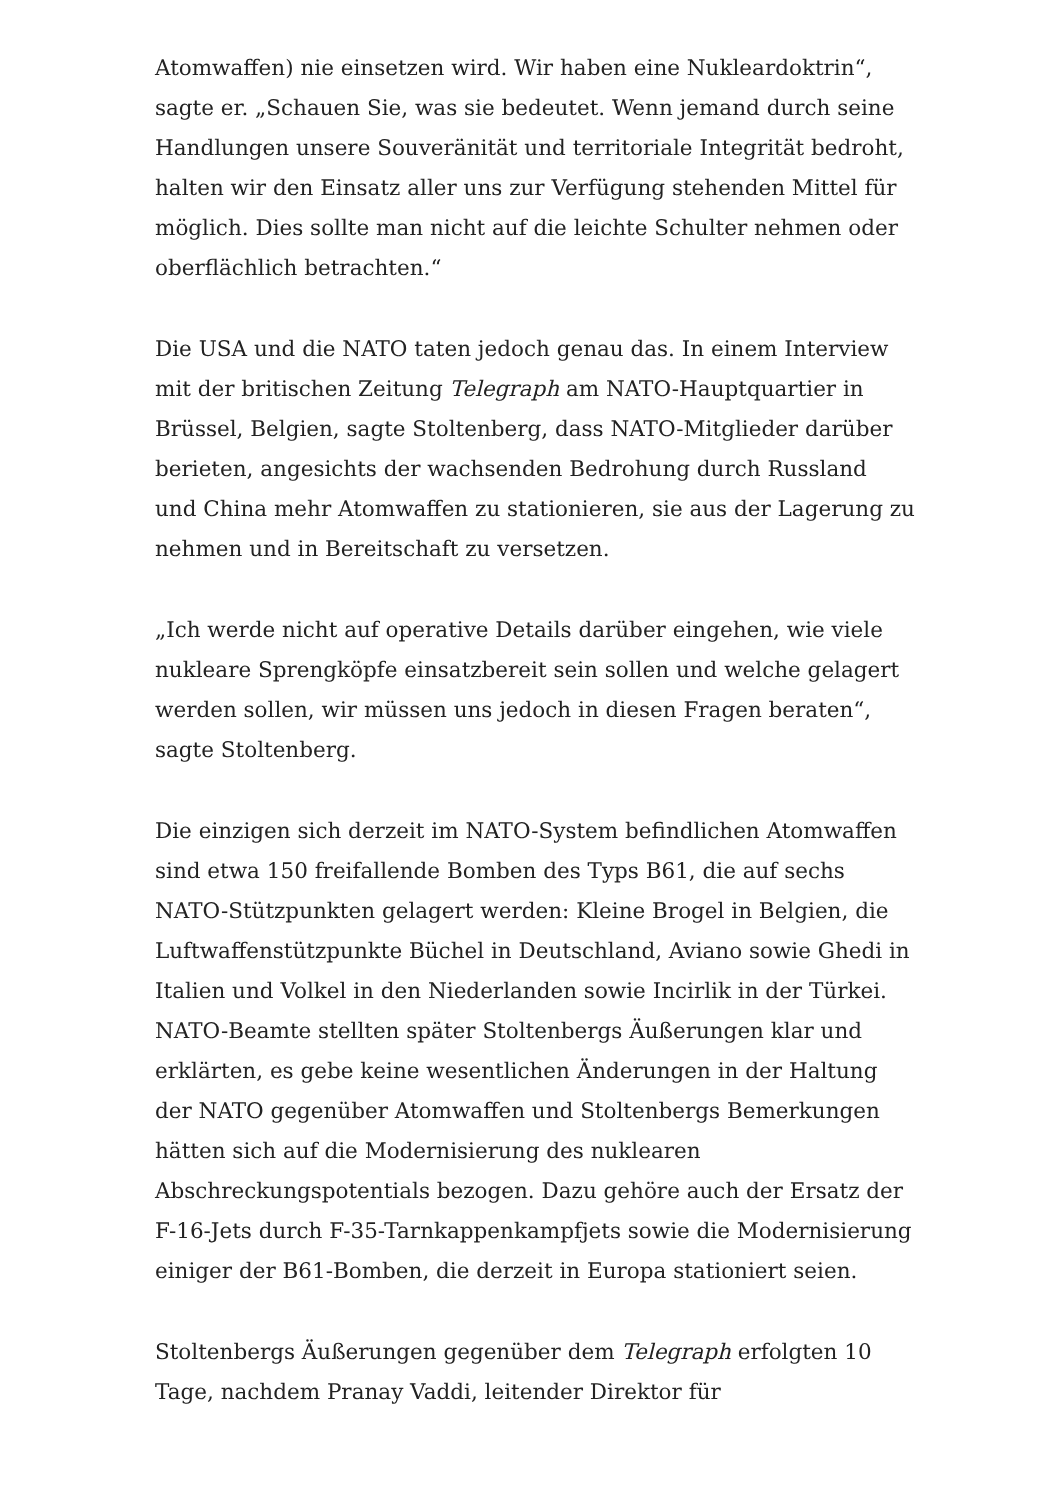Atomwaffen) nie einsetzen wird. Wir haben eine Nukleardoktrin“, sagte er. „Schauen Sie, was sie bedeutet. Wenn jemand durch seine Handlungen unsere Souveränität und territoriale Integrität bedroht, halten wir den Einsatz aller uns zur Verfügung stehenden Mittel für möglich. Dies sollte man nicht auf die leichte Schulter nehmen oder oberflächlich betrachten.“
Die USA und die NATO taten jedoch genau das. In einem Interview mit der britischen Zeitung Telegraph am NATO-Hauptquartier in Brüssel, Belgien, sagte Stoltenberg, dass NATO-Mitglieder darüber berieten, angesichts der wachsenden Bedrohung durch Russland und China mehr Atomwaffen zu stationieren, sie aus der Lagerung zu nehmen und in Bereitschaft zu versetzen.
„Ich werde nicht auf operative Details darüber eingehen, wie viele nukleare Sprengköpfe einsatzbereit sein sollen und welche gelagert werden sollen, wir müssen uns jedoch in diesen Fragen beraten“, sagte Stoltenberg.
Die einzigen sich derzeit im NATO-System befindlichen Atomwaffen sind etwa 150 freifallende Bomben des Typs B61, die auf sechs NATO-Stützpunkten gelagert werden: Kleine Brogel in Belgien, die Luftwaffenstützpunkte Büchel in Deutschland, Aviano sowie Ghedi in Italien und Volkel in den Niederlanden sowie Incirlik in der Türkei. NATO-Beamte stellten später Stoltenbergs Äußerungen klar und erklärten, es gebe keine wesentlichen Änderungen in der Haltung der NATO gegenüber Atomwaffen und Stoltenbergs Bemerkungen hätten sich auf die Modernisierung des nuklearen Abschreckungspotentials bezogen. Dazu gehöre auch der Ersatz der F-16-Jets durch F-35-Tarnkappenkampfjets sowie die Modernisierung einiger der B61-Bomben, die derzeit in Europa stationiert seien.
Stoltenbergs Äußerungen gegenüber dem Telegraph erfolgten 10 Tage, nachdem Pranay Vaddi, leitender Direktor für